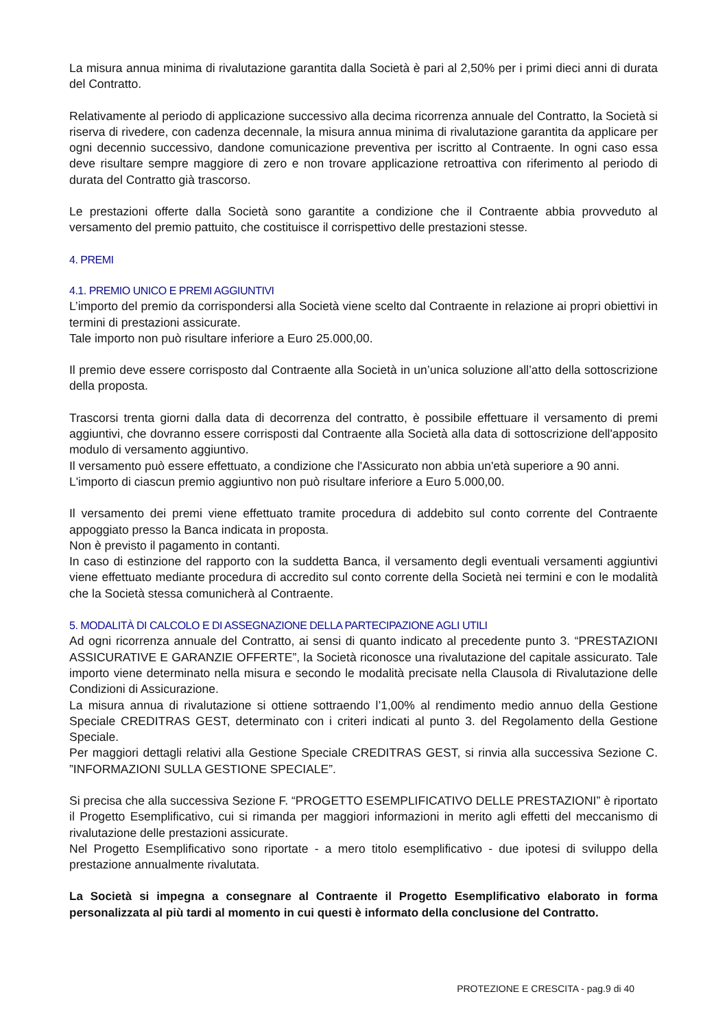La misura annua minima di rivalutazione garantita dalla Società è pari al 2,50% per i primi dieci anni di durata del Contratto.
Relativamente al periodo di applicazione successivo alla decima ricorrenza annuale del Contratto, la Società si riserva di rivedere, con cadenza decennale, la misura annua minima di rivalutazione garantita da applicare per ogni decennio successivo, dandone comunicazione preventiva per iscritto al Contraente. In ogni caso essa deve risultare sempre maggiore di zero e non trovare applicazione retroattiva con riferimento al periodo di durata del Contratto già trascorso.
Le prestazioni offerte dalla Società sono garantite a condizione che il Contraente abbia provveduto al versamento del premio pattuito, che costituisce il corrispettivo delle prestazioni stesse.
4. PREMI
4.1. PREMIO UNICO E PREMI AGGIUNTIVI
L’importo del premio da corrispondersi alla Società viene scelto dal Contraente in relazione ai propri obiettivi in termini di prestazioni assicurate.
Tale importo non può risultare inferiore a Euro 25.000,00.
Il premio deve essere corrisposto dal Contraente alla Società in un’unica soluzione all’atto della sottoscrizione della proposta.
Trascorsi trenta giorni dalla data di decorrenza del contratto, è possibile effettuare il versamento di premi aggiuntivi, che dovranno essere corrisposti dal Contraente alla Società alla data di sottoscrizione dell'apposito modulo di versamento aggiuntivo.
Il versamento può essere effettuato, a condizione che l'Assicurato non abbia un'età superiore a 90 anni.
L'importo di ciascun premio aggiuntivo non può risultare inferiore a Euro 5.000,00.
Il versamento dei premi viene effettuato tramite procedura di addebito sul conto corrente del Contraente appoggiato presso la Banca indicata in proposta.
Non è previsto il pagamento in contanti.
In caso di estinzione del rapporto con la suddetta Banca, il versamento degli eventuali versamenti aggiuntivi viene effettuato mediante procedura di accredito sul conto corrente della Società nei termini e con le modalità che la Società stessa comunicherà al Contraente.
5. MODALITÀ DI CALCOLO E DI ASSEGNAZIONE DELLA PARTECIPAZIONE AGLI UTILI
Ad ogni ricorrenza annuale del Contratto, ai sensi di quanto indicato al precedente punto 3. “PRESTAZIONI ASSICURATIVE E GARANZIE OFFERTE”, la Società riconosce una rivalutazione del capitale assicurato. Tale importo viene determinato nella misura e secondo le modalità precisate nella Clausola di Rivalutazione delle Condizioni di Assicurazione.
La misura annua di rivalutazione si ottiene sottraendo l’1,00% al rendimento medio annuo della Gestione Speciale CREDITRAS GEST, determinato con i criteri indicati al punto 3. del Regolamento della Gestione Speciale.
Per maggiori dettagli relativi alla Gestione Speciale CREDITRAS GEST, si rinvia alla successiva Sezione C. ”INFORMAZIONI SULLA GESTIONE SPECIALE”.
Si precisa che alla successiva Sezione F. “PROGETTO ESEMPLIFICATIVO DELLE PRESTAZIONI” è riportato il Progetto Esemplificativo, cui si rimanda per maggiori informazioni in merito agli effetti del meccanismo di rivalutazione delle prestazioni assicurate.
Nel Progetto Esemplificativo sono riportate - a mero titolo esemplificativo - due ipotesi di sviluppo della prestazione annualmente rivalutata.
La Società si impegna a consegnare al Contraente il Progetto Esemplificativo elaborato in forma personalizzata al più tardi al momento in cui questi è informato della conclusione del Contratto.
PROTEZIONE E CRESCITA - pag.9 di 40